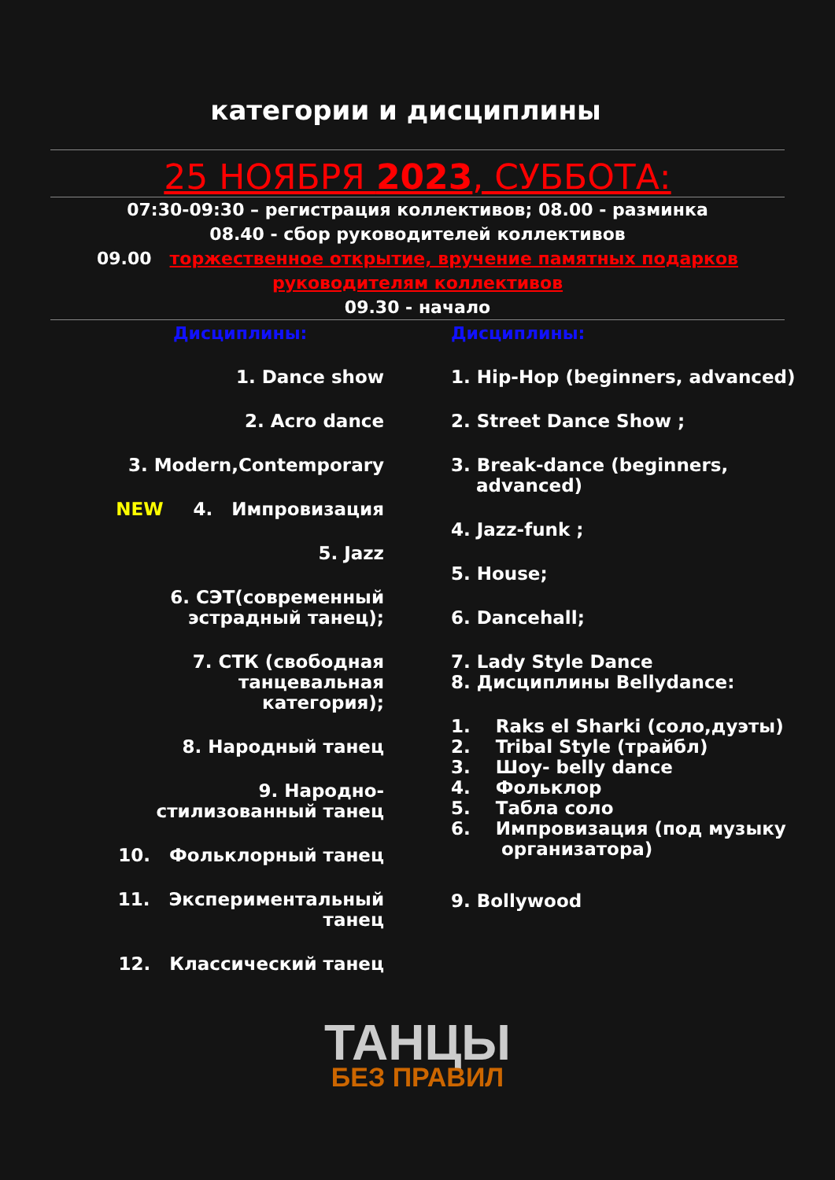категории и дисциплины
25 НОЯБРЯ 2023, СУББОТА:
07:30-09:30 – регистрация коллективов; 08.00 - разминка
08.40 - сбор руководителей коллективов
09.00 торжественное открытие, вручение памятных подарков
руководителям коллективов
09.30 - начало
Дисциплины:
1. Dance show
2. Acro dance
3. Modern,Contemporary
NEW 4. Импровизация
5. Jazz
6. СЭТ(современный
эстрадный танец);
7. СТК (свободная
танцевальная
категория);
8. Народный танец
9. Народно-
стилизованный танец
10. Фольклорный танец
11. Экспериментальный
танец
12. Классический танец
Дисциплины:
1. Hip-Hop (beginners, advanced)
2. Street Dance Show ;
3. Break-dance (beginners,
advanced)
4. Jazz-funk ;
5. House;
6. Dancehall;
7. Lady Style Dance
8. Дисциплины Bellydance:
1. Raks el Sharki (соло,дуэты)
2. Tribal Style (трайбл)
3. Шоу- belly dance
4. Фольклор
5. Табла соло
6. Импровизация (под музыку
организатора)
9. Bollywood
ТАНЦЫ
БЕЗ ПРАВИЛ